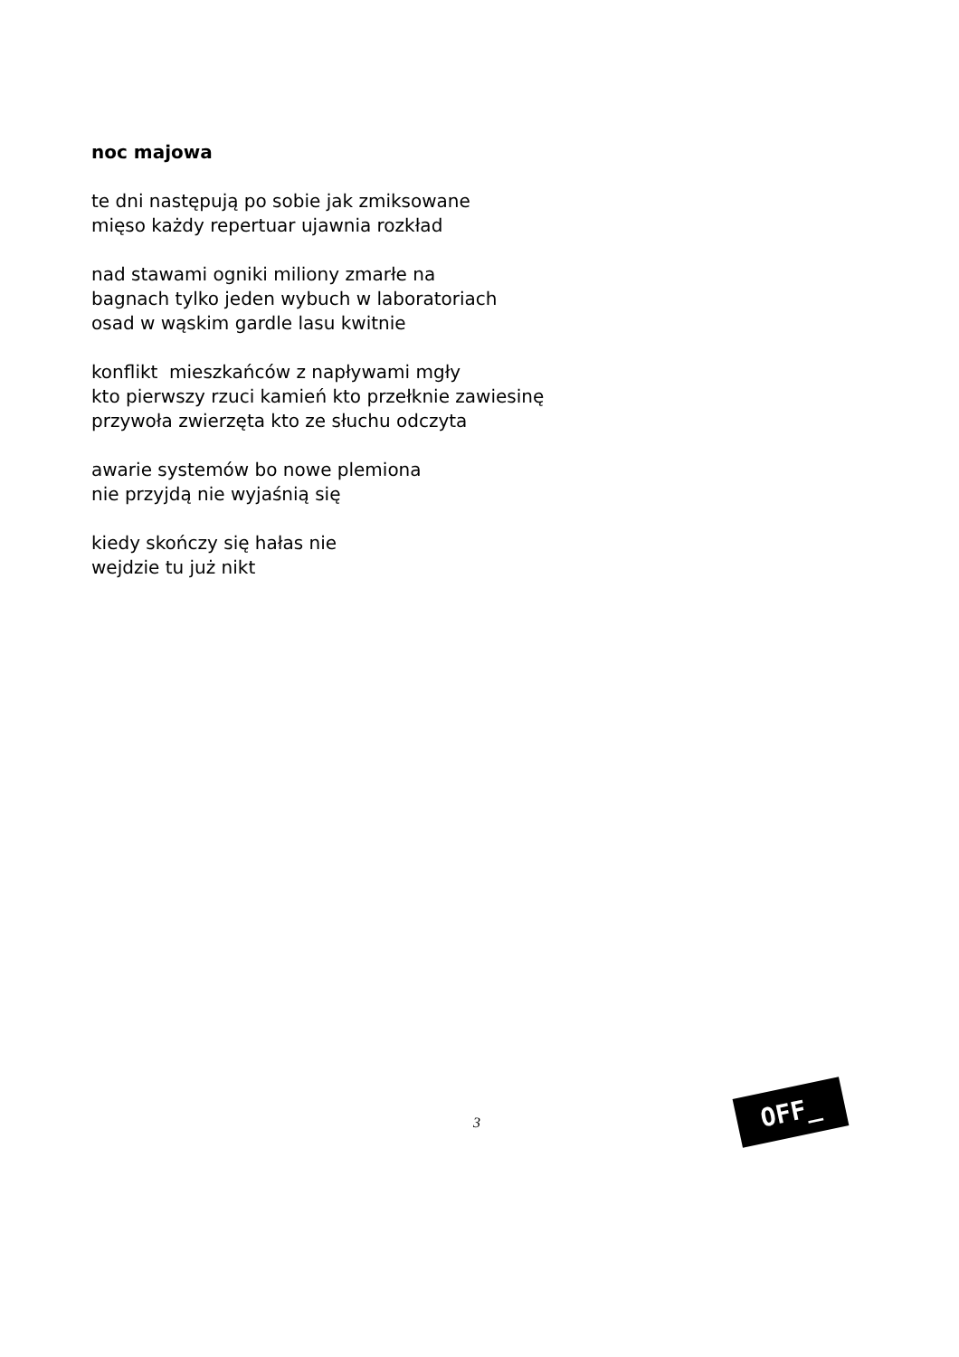noc majowa
te dni następują po sobie jak zmiksowane
mięso każdy repertuar ujawnia rozkład
nad stawami ogniki miliony zmarłe na
bagnach tylko jeden wybuch w laboratoriach
osad w wąskim gardle lasu kwitnie
konflikt mieszkańców z napływami mgły
kto pierwszy rzuci kamień kto przełknie zawiesinę
przywoła zwierzęta kto ze słuchu odczyta
awarie systemów bo nowe plemiona
nie przyjdą nie wyjaśnią się
kiedy skończy się hałas nie
wejdzie tu już nikt
3
OFF_